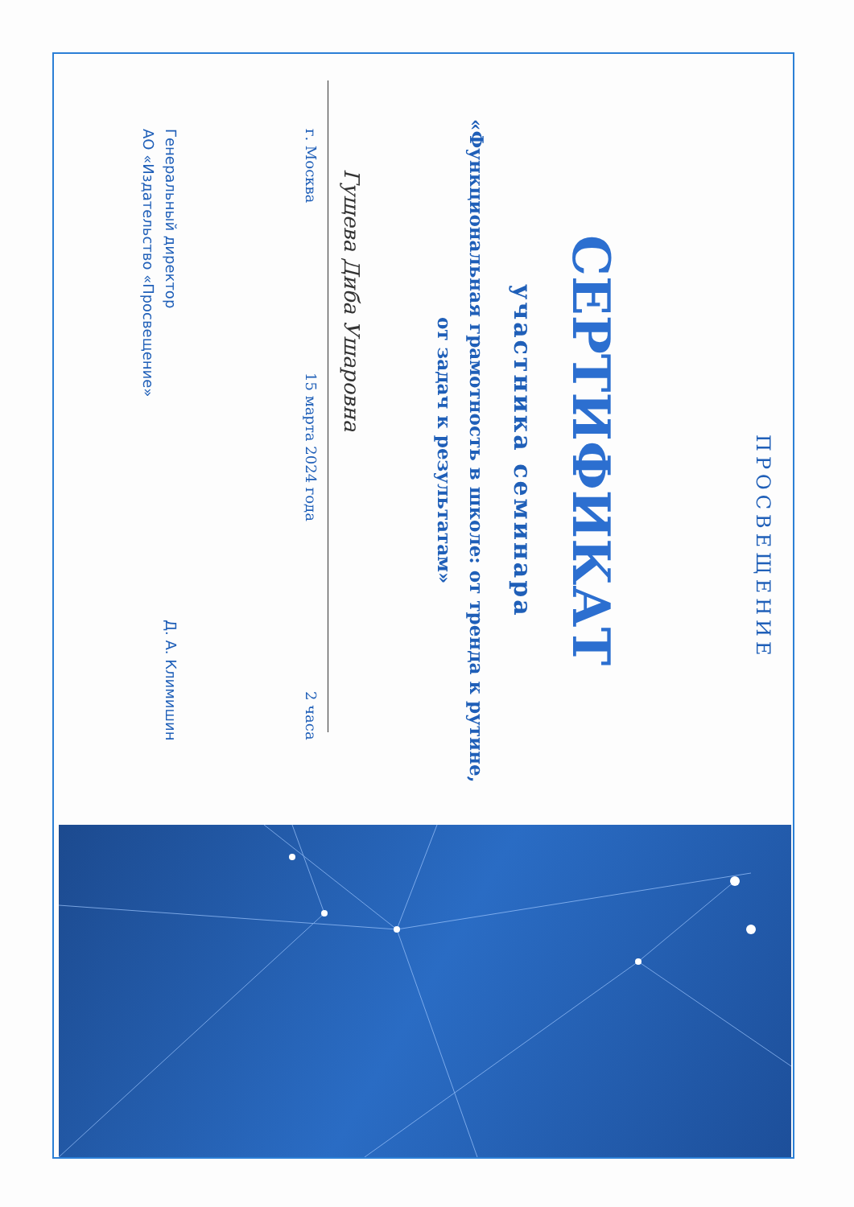ПРОСВЕЩЕНИЕ
СЕРТИФИКАТ
участника семинара
«Функциональная грамотность в школе: от тренда к рутине,
от задач к результатам»
Гущева Диба Ушаровна
г. Москва 15 марта 2024 года 2 часа
Генеральный директор
АО «Издательство «Просвещение» Д. А. Климишин